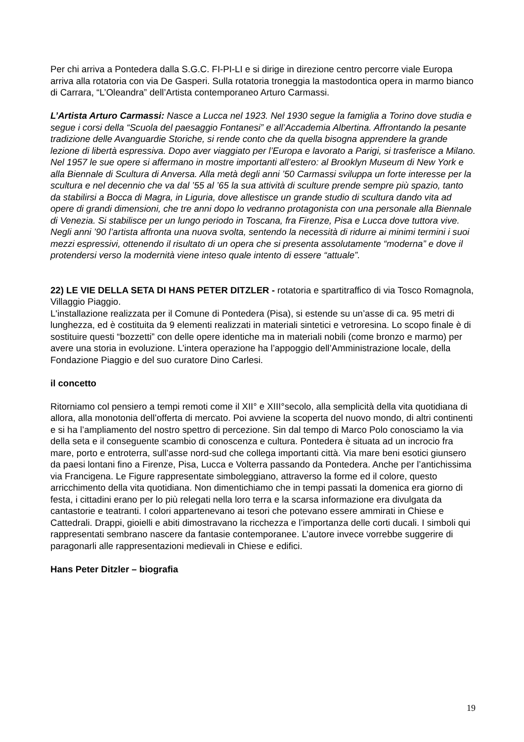Per chi arriva a Pontedera dalla S.G.C. FI-PI-LI e si dirige in direzione centro percorre viale Europa arriva alla rotatoria con via De Gasperi. Sulla rotatoria troneggia la mastodontica opera in marmo bianco di Carrara, “L’Oleandra” dell’Artista contemporaneo Arturo Carmassi.
L’Artista Arturo Carmassi: Nasce a Lucca nel 1923. Nel 1930 segue la famiglia a Torino dove studia e segue i corsi della “Scuola del paesaggio Fontanesi” e all’Accademia Albertina. Affrontando la pesante tradizione delle Avanguardie Storiche, si rende conto che da quella bisogna apprendere la grande lezione di libertà espressiva. Dopo aver viaggiato per l’Europa e lavorato a Parigi, si trasferisce a Milano. Nel 1957 le sue opere si affermano in mostre importanti all’estero: al Brooklyn Museum di New York e alla Biennale di Scultura di Anversa. Alla metà degli anni ’50 Carmassi sviluppa un forte interesse per la scultura e nel decennio che va dal ’55 al ’65 la sua attività di sculture prende sempre più spazio, tanto da stabilirsi a Bocca di Magra, in Liguria, dove allestisce un grande studio di scultura dando vita ad opere di grandi dimensioni, che tre anni dopo lo vedranno protagonista con una personale alla Biennale di Venezia. Si stabilisce per un lungo periodo in Toscana, fra Firenze, Pisa e Lucca dove tuttora vive. Negli anni ’90 l’artista affronta una nuova svolta, sentendo la necessità di ridurre ai minimi termini i suoi mezzi espressivi, ottenendo il risultato di un opera che si presenta assolutamente “moderna” e dove il protendersi verso la modernità viene inteso quale intento di essere “attuale”.
22) LE VIE DELLA SETA DI HANS PETER DITZLER - rotatoria e spartitraffico di via Tosco Romagnola, Villaggio Piaggio.
L'installazione realizzata per il Comune di Pontedera (Pisa), si estende su un’asse di ca. 95 metri di lunghezza, ed è costituita da 9 elementi realizzati in materiali sintetici e vetroresina. Lo scopo finale è di sostituire questi “bozzetti” con delle opere identiche ma in materiali nobili (come bronzo e marmo) per avere una storia in evoluzione. L’intera operazione ha l’appoggio dell’Amministrazione locale, della Fondazione Piaggio e del suo curatore Dino Carlesi.
il concetto
Ritorniamo col pensiero a tempi remoti come il XII° e XIII°secolo, alla semplicità della vita quotidiana di allora, alla monotonia dell’offerta di mercato. Poi avviene la scoperta del nuovo mondo, di altri continenti e si ha l’ampliamento del nostro spettro di percezione. Sin dal tempo di Marco Polo conosciamo la via della seta e il conseguente scambio di conoscenza e cultura. Pontedera è situata ad un incrocio fra mare, porto e entroterra, sull’asse nord-sud che collega importanti città. Via mare beni esotici giunsero da paesi lontani fino a Firenze, Pisa, Lucca e Volterra passando da Pontedera. Anche per l’antichissima via Francigena. Le Figure rappresentate simboleggiano, attraverso la forme ed il colore, questo arricchimento della vita quotidiana. Non dimentichiamo che in tempi passati la domenica era giorno di festa, i cittadini erano per lo più relegati nella loro terra e la scarsa informazione era divulgata da cantastorie e teatranti. I colori appartenevano ai tesori che potevano essere ammirati in Chiese e Cattedrali. Drappi, gioielli e abiti dimostravano la ricchezza e l’importanza delle corti ducali. I simboli qui rappresentati sembrano nascere da fantasie contemporanee. L’autore invece vorrebbe suggerire di paragonarli alle rappresentazioni medievali in Chiese e edifici.
Hans Peter Ditzler – biografia
19